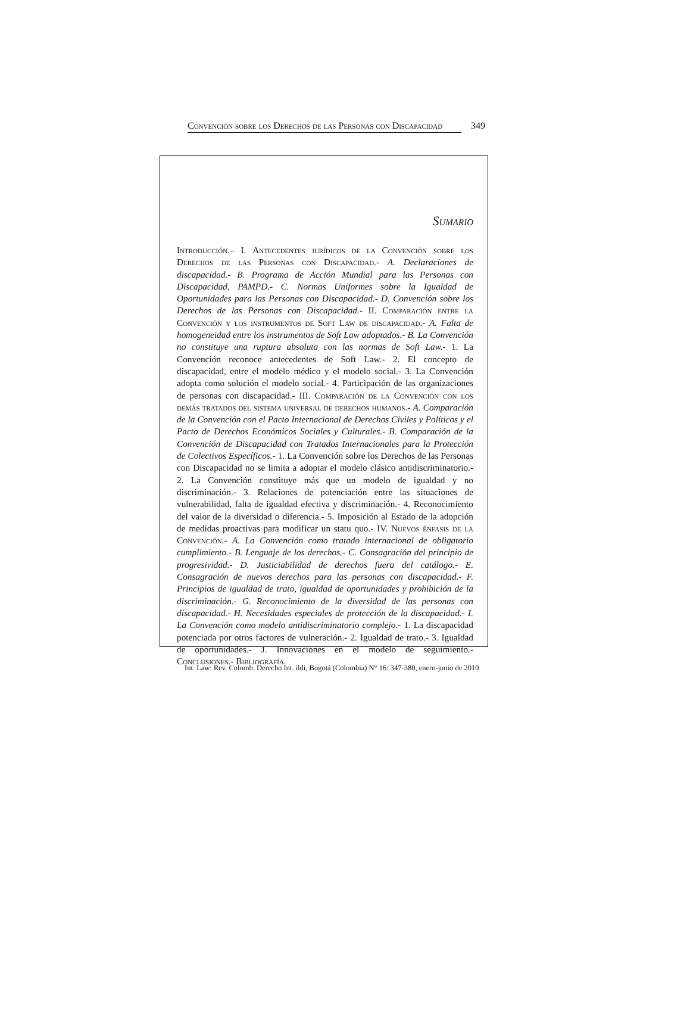Convención sobre los Derechos de las Personas con Discapacidad 349
Sumario
Introducción.– I. Antecedentes jurídicos de la Convención sobre los Derechos de las Personas con Discapacidad.- A. Declaraciones de discapacidad.- B. Programa de Acción Mundial para las Personas con Discapacidad, PAMPD.- C. Normas Uniformes sobre la Igualdad de Oportunidades para las Personas con Discapacidad.- D. Convención sobre los Derechos de las Personas con Discapacidad.- II. Comparación entre la Convención y los instrumentos de Soft Law de discapacidad.- A. Falta de homogeneidad entre los instrumentos de Soft Law adoptados.- B. La Convención no constituye una ruptura absoluta con las normas de Soft Law.- 1. La Convención reconoce antecedentes de Soft Law.- 2. El concepto de discapacidad, entre el modelo médico y el modelo social.- 3. La Convención adopta como solución el modelo social.- 4. Participación de las organizaciones de personas con discapacidad.- III. Comparación de la Convención con los demás tratados del sistema universal de derechos humanos.- A. Comparación de la Convención con el Pacto Internacional de Derechos Civiles y Políticos y el Pacto de Derechos Económicos Sociales y Culturales.- B. Comparación de la Convención de Discapacidad con Tratados Internacionales para la Protección de Colectivos Específicos.- 1. La Convención sobre los Derechos de las Personas con Discapacidad no se limita a adoptar el modelo clásico antidiscriminatorio.- 2. La Convención constituye más que un modelo de igualdad y no discriminación.- 3. Relaciones de potenciación entre las situaciones de vulnerabilidad, falta de igualdad efectiva y discriminación.- 4. Reconocimiento del valor de la diversidad o diferencia.- 5. Imposición al Estado de la adopción de medidas proactivas para modificar un statu quo.- IV. Nuevos énfasis de la Convención.- A. La Convención como tratado internacional de obligatorio cumplimiento.- B. Lenguaje de los derechos.- C. Consagración del principio de progresividad.- D. Justiciabilidad de derechos fuera del catálogo.- E. Consagración de nuevos derechos para las personas con discapacidad.- F. Principios de igualdad de trato, igualdad de oportunidades y prohibición de la discriminación.- G. Reconocimiento de la diversidad de las personas con discapacidad.- H. Necesidades especiales de protección de la discapacidad.- I. La Convención como modelo antidiscriminatorio complejo.- 1. La discapacidad potenciada por otros factores de vulneración.- 2. Igualdad de trato.- 3. Igualdad de oportunidades.- J. Innovaciones en el modelo de seguimiento.- Conclusiones.- Bibliografía.
Int. Law: Rev. Colomb. Derecho Int. ildi, Bogotá (Colombia) N° 16: 347-380, enero-junio de 2010